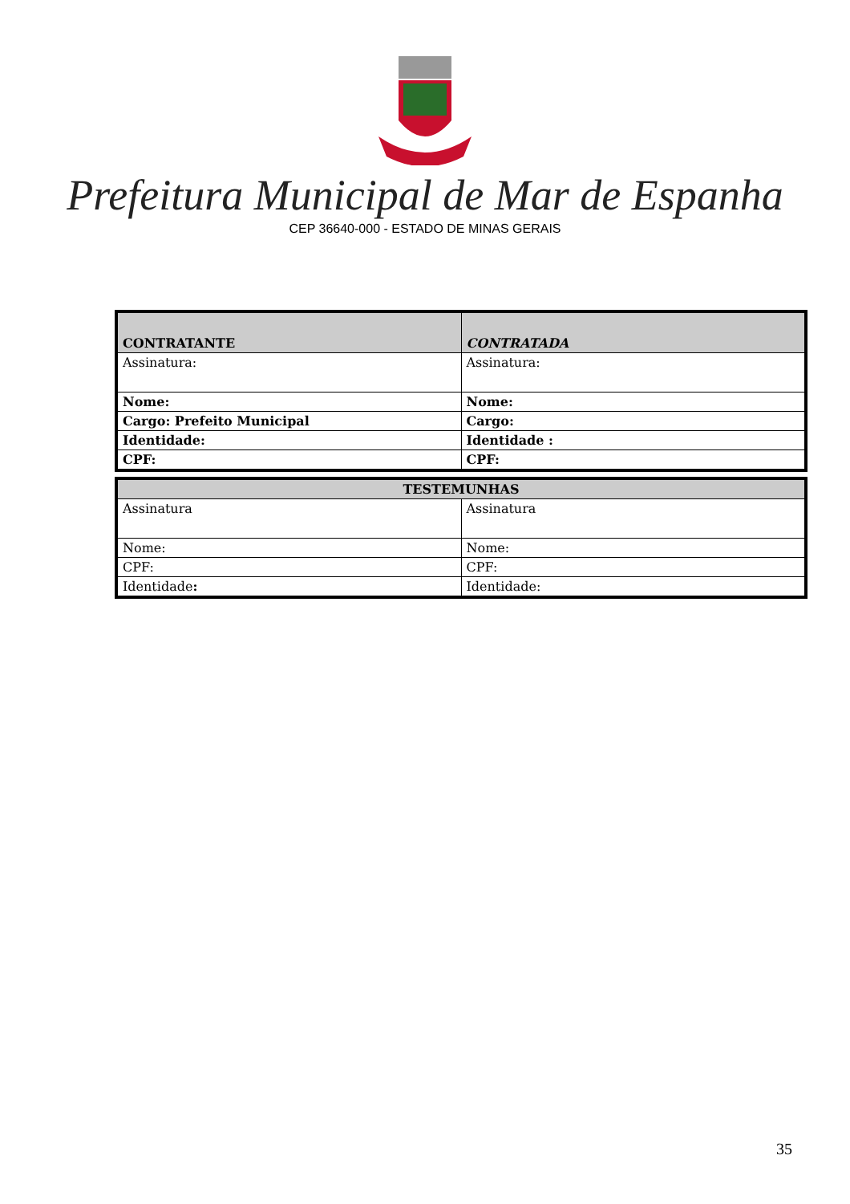Prefeitura Municipal de Mar de Espanha
CEP 36640-000 - ESTADO DE MINAS GERAIS
| CONTRATANTE | CONTRATADA |
| --- | --- |
| Assinatura: | Assinatura: |
| Nome: | Nome: |
| Cargo: Prefeito Municipal | Cargo: |
| Identidade: | Identidade : |
| CPF: | CPF: |
| TESTEMUNHAS | |
| --- | --- |
| Assinatura | Assinatura |
| Nome: | Nome: |
| CPF: | CPF: |
| Identidade : | Identidade: |
35